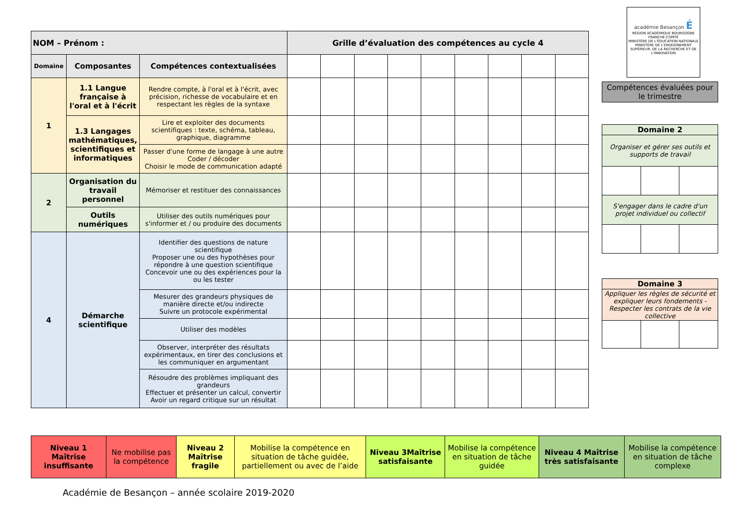| NOM – Prénom : | | | Grille d’évaluation des compétences au cycle 4 | | | | | | | | |
| --- | --- | --- | --- | --- | --- | --- | --- | --- | --- | --- | --- |
| Domaine | Composantes | Compétences contextualisées | | | | | | | | | |
| 1 | 1.1 Langue française à l'oral et à l'écrit | Rendre compte, à l'oral et à l'écrit, avec précision, richesse de vocabulaire et en respectant les règles de la syntaxe | | | | | | | | | |
| | 1.3 Langages mathématiques, scientifiques et informatiques | Lire et exploiter des documents scientifiques : texte, schéma, tableau, graphique, diagramme | | | | | | | | | |
| | | Passer d'une forme de langage à une autre Coder / décoder Choisir le mode de communication adapté | | | | | | | | | |
| 2 | Organisation du travail personnel | Mémoriser et restituer des connaissances | | | | | | | | | |
| | Outils numériques | Utiliser des outils numériques pour s'informer et / ou produire des documents | | | | | | | | | |
| 4 | Démarche scientifique | Identifier des questions de nature scientifique Proposer une ou des hypothèses pour répondre à une question scientifique Concevoir une ou des expériences pour la ou les tester | | | | | | | | | |
| | | Mesurer des grandeurs physiques de manière directe et/ou indirecte Suivre un protocole expérimental | | | | | | | | | |
| | | Utiliser des modèles | | | | | | | | | |
| | | Observer, interpréter des résultats expérimentaux, en tirer des conclusions et les communiquer en argumentant | | | | | | | | | |
| | | Résoudre des problèmes impliquant des grandeurs Effectuer et présenter un calcul, convertir Avoir un regard critique sur un résultat | | | | | | | | | |
académie Besançon É
RÉGION ACADÉMIQUE BOURGOGNE FRANCHE-COMTÉ
MINISTÈRE DE L'ÉDUCATION NATIONALE
MINISTÈRE DE L'ENSEIGNEMENT SUPÉRIEUR, DE LA RECHERCHE ET DE L'INNOVATION
Compétences évaluées pour le trimestre
| Domaine 2 | | |
| --- | --- | --- |
| Organiser et gérer ses outils et supports de travail | | |
| S'engager dans le cadre d'un projet individuel ou collectif | | |
| Domaine 3 | | |
| --- | --- | --- |
| Appliquer les règles de sécurité et expliquer leurs fondements - Respecter les contrats de la vie collective | | |
| Niveau 1 Maîtrise insuffisante | Ne mobilise pas la compétence | Niveau 2 Maîtrise fragile | Mobilise la compétence en situation de tâche guidée, partiellement ou avec de l’aide | Niveau 3Maîtrise satisfaisante | Mobilise la compétence en situation de tâche guidée | Niveau 4 Maîtrise très satisfaisante | Mobilise la compétence en situation de tâche complexe |
Académie de Besançon – année scolaire 2019-2020